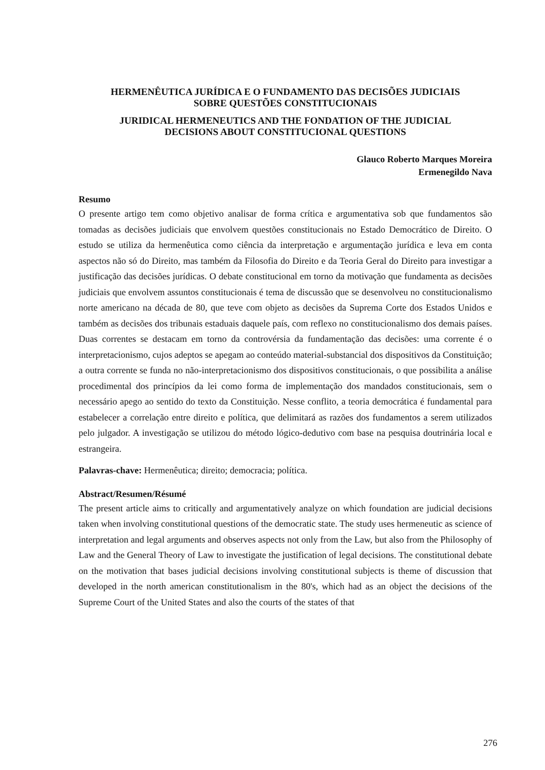HERMENÊUTICA JURÍDICA E O FUNDAMENTO DAS DECISÕES JUDICIAIS
SOBRE QUESTÕES CONSTITUCIONAIS
JURIDICAL HERMENEUTICS AND THE FONDATION OF THE JUDICIAL
DECISIONS ABOUT CONSTITUCIONAL QUESTIONS
Glauco Roberto Marques Moreira
Ermenegildo Nava
Resumo
O presente artigo tem como objetivo analisar de forma crítica e argumentativa sob que fundamentos são tomadas as decisões judiciais que envolvem questões constitucionais no Estado Democrático de Direito. O estudo se utiliza da hermenêutica como ciência da interpretação e argumentação jurídica e leva em conta aspectos não só do Direito, mas também da Filosofia do Direito e da Teoria Geral do Direito para investigar a justificação das decisões jurídicas. O debate constitucional em torno da motivação que fundamenta as decisões judiciais que envolvem assuntos constitucionais é tema de discussão que se desenvolveu no constitucionalismo norte americano na década de 80, que teve com objeto as decisões da Suprema Corte dos Estados Unidos e também as decisões dos tribunais estaduais daquele país, com reflexo no constitucionalismo dos demais países. Duas correntes se destacam em torno da controvérsia da fundamentação das decisões: uma corrente é o interpretacionismo, cujos adeptos se apegam ao conteúdo material-substancial dos dispositivos da Constituição; a outra corrente se funda no não-interpretacionismo dos dispositivos constitucionais, o que possibilita a análise procedimental dos princípios da lei como forma de implementação dos mandados constitucionais, sem o necessário apego ao sentido do texto da Constituição. Nesse conflito, a teoria democrática é fundamental para estabelecer a correlação entre direito e política, que delimitará as razões dos fundamentos a serem utilizados pelo julgador. A investigação se utilizou do método lógico-dedutivo com base na pesquisa doutrinária local e estrangeira.
Palavras-chave: Hermenêutica; direito; democracia; política.
Abstract/Resumen/Résumé
The present article aims to critically and argumentatively analyze on which foundation are judicial decisions taken when involving constitutional questions of the democratic state. The study uses hermeneutic as science of interpretation and legal arguments and observes aspects not only from the Law, but also from the Philosophy of Law and the General Theory of Law to investigate the justification of legal decisions. The constitutional debate on the motivation that bases judicial decisions involving constitutional subjects is theme of discussion that developed in the north american constitutionalism in the 80's, which had as an object the decisions of the Supreme Court of the United States and also the courts of the states of that
276